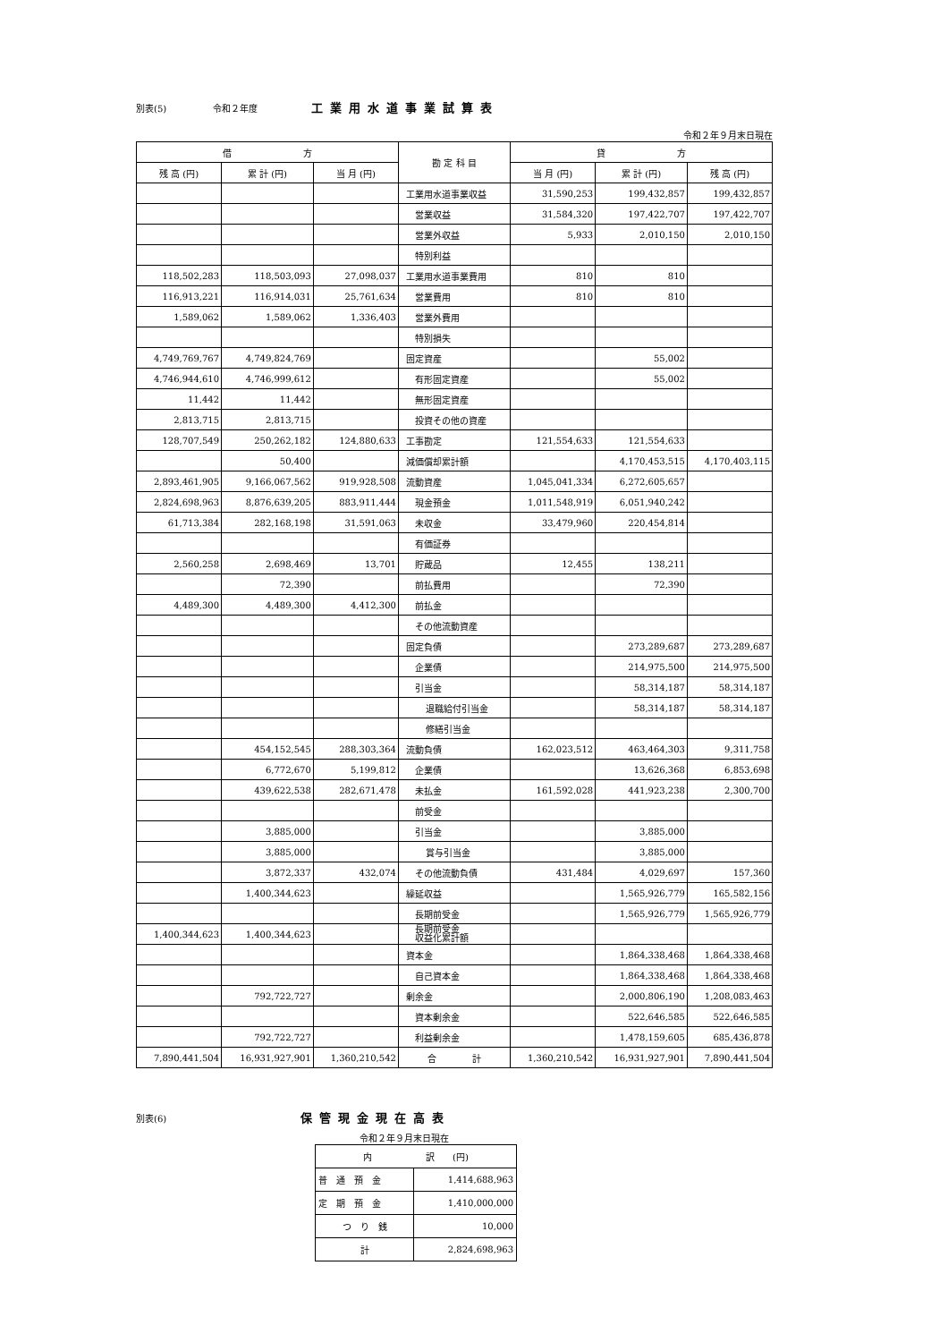別表(5) 令和２年度 工業用水道事業試算表
令和２年９月末日現在
| 借 方 | | | 勘 定 科 目 | 貸 方 | | |
| --- | --- | --- | --- | --- | --- | --- |
| 残 高 (円) | 累 計 (円) | 当 月 (円) | | 当 月 (円) | 累 計 (円) | 残 高 (円) |
| | | | 工業用水道事業収益 | 31,590,253 | 199,432,857 | 199,432,857 |
| | | | 営業収益 | 31,584,320 | 197,422,707 | 197,422,707 |
| | | | 営業外収益 | 5,933 | 2,010,150 | 2,010,150 |
| | | | 特別利益 | | | |
| 118,502,283 | 118,503,093 | 27,098,037 | 工業用水道事業費用 | 810 | 810 | |
| 116,913,221 | 116,914,031 | 25,761,634 | 営業費用 | 810 | 810 | |
| 1,589,062 | 1,589,062 | 1,336,403 | 営業外費用 | | | |
| | | | 特別損失 | | | |
| 4,749,769,767 | 4,749,824,769 | | 固定資産 | | 55,002 | |
| 4,746,944,610 | 4,746,999,612 | | 有形固定資産 | | 55,002 | |
| 11,442 | 11,442 | | 無形固定資産 | | | |
| 2,813,715 | 2,813,715 | | 投資その他の資産 | | | |
| 128,707,549 | 250,262,182 | 124,880,633 | 工事勘定 | 121,554,633 | 121,554,633 | |
| | 50,400 | | 減価償却累計額 | | 4,170,453,515 | 4,170,403,115 |
| 2,893,461,905 | 9,166,067,562 | 919,928,508 | 流動資産 | 1,045,041,334 | 6,272,605,657 | |
| 2,824,698,963 | 8,876,639,205 | 883,911,444 | 現金預金 | 1,011,548,919 | 6,051,940,242 | |
| 61,713,384 | 282,168,198 | 31,591,063 | 未収金 | 33,479,960 | 220,454,814 | |
| | | | 有価証券 | | | |
| 2,560,258 | 2,698,469 | 13,701 | 貯蔵品 | 12,455 | 138,211 | |
| | 72,390 | | 前払費用 | | 72,390 | |
| 4,489,300 | 4,489,300 | 4,412,300 | 前払金 | | | |
| | | | その他流動資産 | | | |
| | | | 固定負債 | | 273,289,687 | 273,289,687 |
| | | | 企業債 | | 214,975,500 | 214,975,500 |
| | | | 引当金 | | 58,314,187 | 58,314,187 |
| | | | 退職給付引当金 | | 58,314,187 | 58,314,187 |
| | | | 修繕引当金 | | | |
| | 454,152,545 | 288,303,364 | 流動負債 | 162,023,512 | 463,464,303 | 9,311,758 |
| | 6,772,670 | 5,199,812 | 企業債 | | 13,626,368 | 6,853,698 |
| | 439,622,538 | 282,671,478 | 未払金 | 161,592,028 | 441,923,238 | 2,300,700 |
| | | | 前受金 | | | |
| | 3,885,000 | | 引当金 | | 3,885,000 | |
| | 3,885,000 | | 賞与引当金 | | 3,885,000 | |
| | 3,872,337 | 432,074 | その他流動負債 | 431,484 | 4,029,697 | 157,360 |
| | 1,400,344,623 | | 繰延収益 | | 1,565,926,779 | 165,582,156 |
| | | | 長期前受金 | | 1,565,926,779 | 1,565,926,779 |
| 1,400,344,623 | 1,400,344,623 | | 長期前受金 収益化累計額 | | | |
| | | | 資本金 | | 1,864,338,468 | 1,864,338,468 |
| | | | 自己資本金 | | 1,864,338,468 | 1,864,338,468 |
| | 792,722,727 | | 剰余金 | | 2,000,806,190 | 1,208,083,463 |
| | | | 資本剰余金 | | 522,646,585 | 522,646,585 |
| | 792,722,727 | | 利益剰余金 | | 1,478,159,605 | 685,436,878 |
| 7,890,441,504 | 16,931,927,901 | 1,360,210,542 | 合 計 | 1,360,210,542 | 16,931,927,901 | 7,890,441,504 |
別表(6) 保管現金現在高表
令和２年９月末日現在
| 内 訳 (円) | |
| --- | --- |
| 普 通 預 金 | 1,414,688,963 |
| 定 期 預 金 | 1,410,000,000 |
| つ り 銭 | 10,000 |
| 計 | 2,824,698,963 |